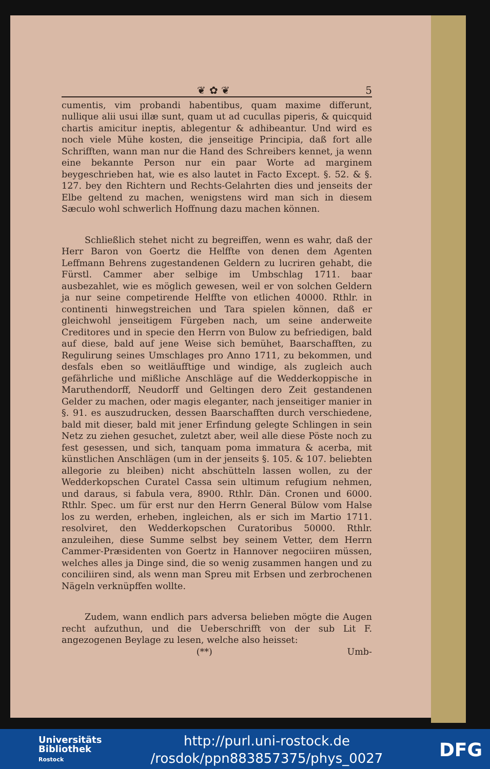❦ ✿ ❦ 5
cumentis, vim probandi habentibus, quam maxime differunt, nullique alii usui illæ sunt, quam ut ad cucullas piperis, & quicquid chartis amicitur ineptis, ablegentur & adhibeantur. Und wird es noch viele Mühe kosten, die jenseitige Principia, daß fort alle Schrifften, wann man nur die Hand des Schreibers kennet, ja wenn eine bekannte Person nur ein paar Worte ad marginem beygeschrieben hat, wie es also lautet in Facto Except. §. 52. & §. 127. bey den Richtern und Rechts-Gelahrten dies und jenseits der Elbe geltend zu machen, wenigstens wird man sich in diesem Sæculo wohl schwerlich Hoffnung dazu machen können.
Schließlich stehet nicht zu begreiffen, wenn es wahr, daß der Herr Baron von Goertz die Helffte von denen dem Agenten Leffmann Behrens zugestandenen Geldern zu lucriren gehabt, die Fürstl. Cammer aber selbige im Umbschlag 1711. baar ausbezahlet, wie es möglich gewesen, weil er von solchen Geldern ja nur seine competirende Helffte von etlichen 40000. Rthlr. in continenti hinwegstreichen und Tara spielen können, daß er gleichwohl jenseitigem Fürgeben nach, um seine anderweite Creditores und in specie den Herrn von Bulow zu befriedigen, bald auf diese, bald auf jene Weise sich bemühet, Baarschafften, zu Regulirung seines Umschlages pro Anno 1711, zu bekommen, und desfals eben so weitläufftige und windige, als zugleich auch gefährliche und mißliche Anschläge auf die Wedderkoppische in Maruthendorff, Neudorff und Geltingen dero Zeit gestandenen Gelder zu machen, oder magis eleganter, nach jenseitiger manier in §. 91. es auszudrucken, dessen Baarschafften durch verschiedene, bald mit dieser, bald mit jener Erfindung gelegte Schlingen in sein Netz zu ziehen gesuchet, zuletzt aber, weil alle diese Pöste noch zu fest gesessen, und sich, tanquam poma immatura & acerba, mit künstlichen Anschlägen (um in der jenseits §. 105. & 107. beliebten allegorie zu bleiben) nicht abschütteln lassen wollen, zu der Wedderkopschen Curatel Cassa sein ultimum refugium nehmen, und daraus, si fabula vera, 8900. Rthlr. Dän. Cronen und 6000. Rthlr. Spec. um für erst nur den Herrn General Bülow vom Halse los zu werden, erheben, ingleichen, als er sich im Martio 1711. resolviret, den Wedderkopschen Curatoribus 50000. Rthlr. anzuleihen, diese Summe selbst bey seinem Vetter, dem Herrn Cammer-Præsidenten von Goertz in Hannover negociiren müssen, welches alles ja Dinge sind, die so wenig zusammen hangen und zu conciliiren sind, als wenn man Spreu mit Erbsen und zerbrochenen Nägeln verknüpffen wollte.
Zudem, wann endlich pars adversa belieben mögte die Augen recht aufzuthun, und die Ueberschrifft von der sub Lit F. angezogenen Beylage zu lesen, welche also heisset:
(**) Umb-
Universitäts
Bibliothek
Rostock
http://purl.uni-rostock.de
/rosdok/ppn883857375/phys_0027
DFG